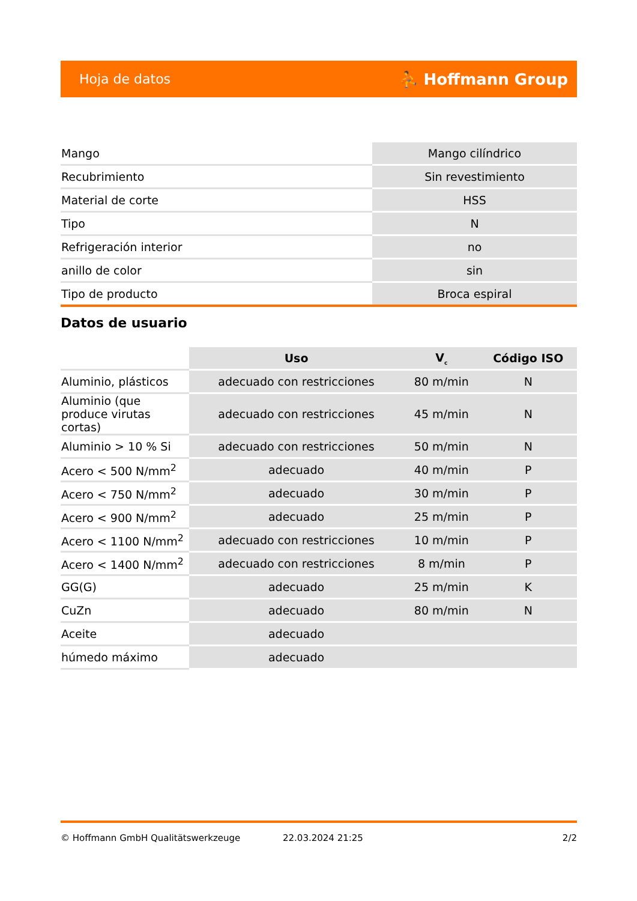Hoja de datos ⛹ Hoffmann Group
| Mango | Mango cilíndrico |
| Recubrimiento | Sin revestimiento |
| Material de corte | HSS |
| Tipo | N |
| Refrigeración interior | no |
| anillo de color | sin |
| Tipo de producto | Broca espiral |
Datos de usuario
| | Uso | V<sub>c</sub> | Código ISO |
| Aluminio, plásticos | adecuado con restricciones | 80 m/min | N |
| Aluminio (que produce virutas cortas) | adecuado con restricciones | 45 m/min | N |
| Aluminio > 10 % Si | adecuado con restricciones | 50 m/min | N |
| Acero < 500 N/mm<sup>2</sup> | adecuado | 40 m/min | P |
| Acero < 750 N/mm<sup>2</sup> | adecuado | 30 m/min | P |
| Acero < 900 N/mm<sup>2</sup> | adecuado | 25 m/min | P |
| Acero < 1100 N/mm<sup>2</sup> | adecuado con restricciones | 10 m/min | P |
| Acero < 1400 N/mm<sup>2</sup> | adecuado con restricciones | 8 m/min | P |
| GG(G) | adecuado | 25 m/min | K |
| CuZn | adecuado | 80 m/min | N |
| Aceite | adecuado | | |
| húmedo máximo | adecuado | | |
© Hoffmann GmbH Qualitätswerkzeuge 22.03.2024 21:25 2/2